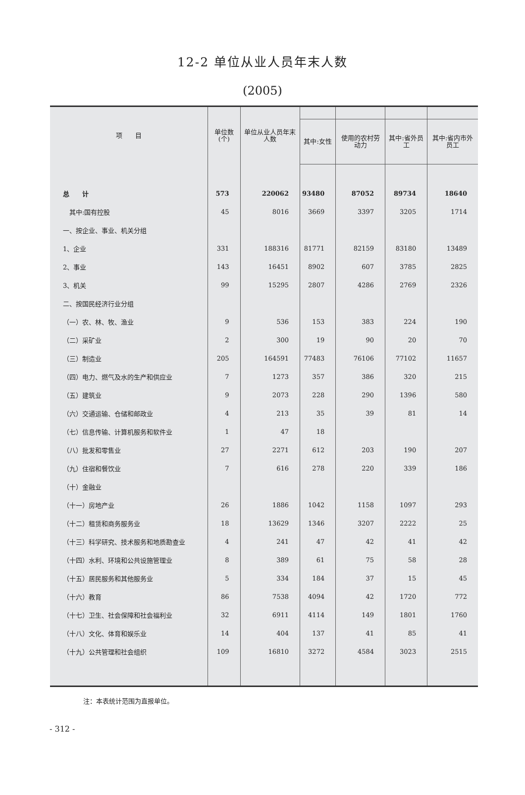12-2 单位从业人员年末人数
(2005)
| 项 目 | 单位数(个) | 单位从业人员年末人数 | | | | |
| --- | --- | --- | --- | --- | --- | --- |
| | | | 其中:女性 | 使用的农村劳动力 | 其中:省外员工 | 其中:省内市外员工 |
| 总 计 | 573 | 220062 | 93480 | 87052 | 89734 | 18640 |
| 其中:国有控股 | 45 | 8016 | 3669 | 3397 | 3205 | 1714 |
| 一、按企业、事业、机关分组 | | | | | | |
| 1、企业 | 331 | 188316 | 81771 | 82159 | 83180 | 13489 |
| 2、事业 | 143 | 16451 | 8902 | 607 | 3785 | 2825 |
| 3、机关 | 99 | 15295 | 2807 | 4286 | 2769 | 2326 |
| 二、按国民经济行业分组 | | | | | | |
| （一）农、林、牧、渔业 | 9 | 536 | 153 | 383 | 224 | 190 |
| （二）采矿业 | 2 | 300 | 19 | 90 | 20 | 70 |
| （三）制造业 | 205 | 164591 | 77483 | 76106 | 77102 | 11657 |
| （四）电力、燃气及水的生产和供应业 | 7 | 1273 | 357 | 386 | 320 | 215 |
| （五）建筑业 | 9 | 2073 | 228 | 290 | 1396 | 580 |
| （六）交通运输、仓储和邮政业 | 4 | 213 | 35 | 39 | 81 | 14 |
| （七）信息传输、计算机服务和软件业 | 1 | 47 | 18 | | | |
| （八）批发和零售业 | 27 | 2271 | 612 | 203 | 190 | 207 |
| （九）住宿和餐饮业 | 7 | 616 | 278 | 220 | 339 | 186 |
| （十）金融业 | | | | | | |
| （十一）房地产业 | 26 | 1886 | 1042 | 1158 | 1097 | 293 |
| （十二）租赁和商务服务业 | 18 | 13629 | 1346 | 3207 | 2222 | 25 |
| （十三）科学研究、技术服务和地质勘查业 | 4 | 241 | 47 | 42 | 41 | 42 |
| （十四）水利、环境和公共设施管理业 | 8 | 389 | 61 | 75 | 58 | 28 |
| （十五）居民服务和其他服务业 | 5 | 334 | 184 | 37 | 15 | 45 |
| （十六）教育 | 86 | 7538 | 4094 | 42 | 1720 | 772 |
| （十七）卫生、社会保障和社会福利业 | 32 | 6911 | 4114 | 149 | 1801 | 1760 |
| （十八）文化、体育和娱乐业 | 14 | 404 | 137 | 41 | 85 | 41 |
| （十九）公共管理和社会组织 | 109 | 16810 | 3272 | 4584 | 3023 | 2515 |
注：本表统计范围为直报单位。
- 312 -